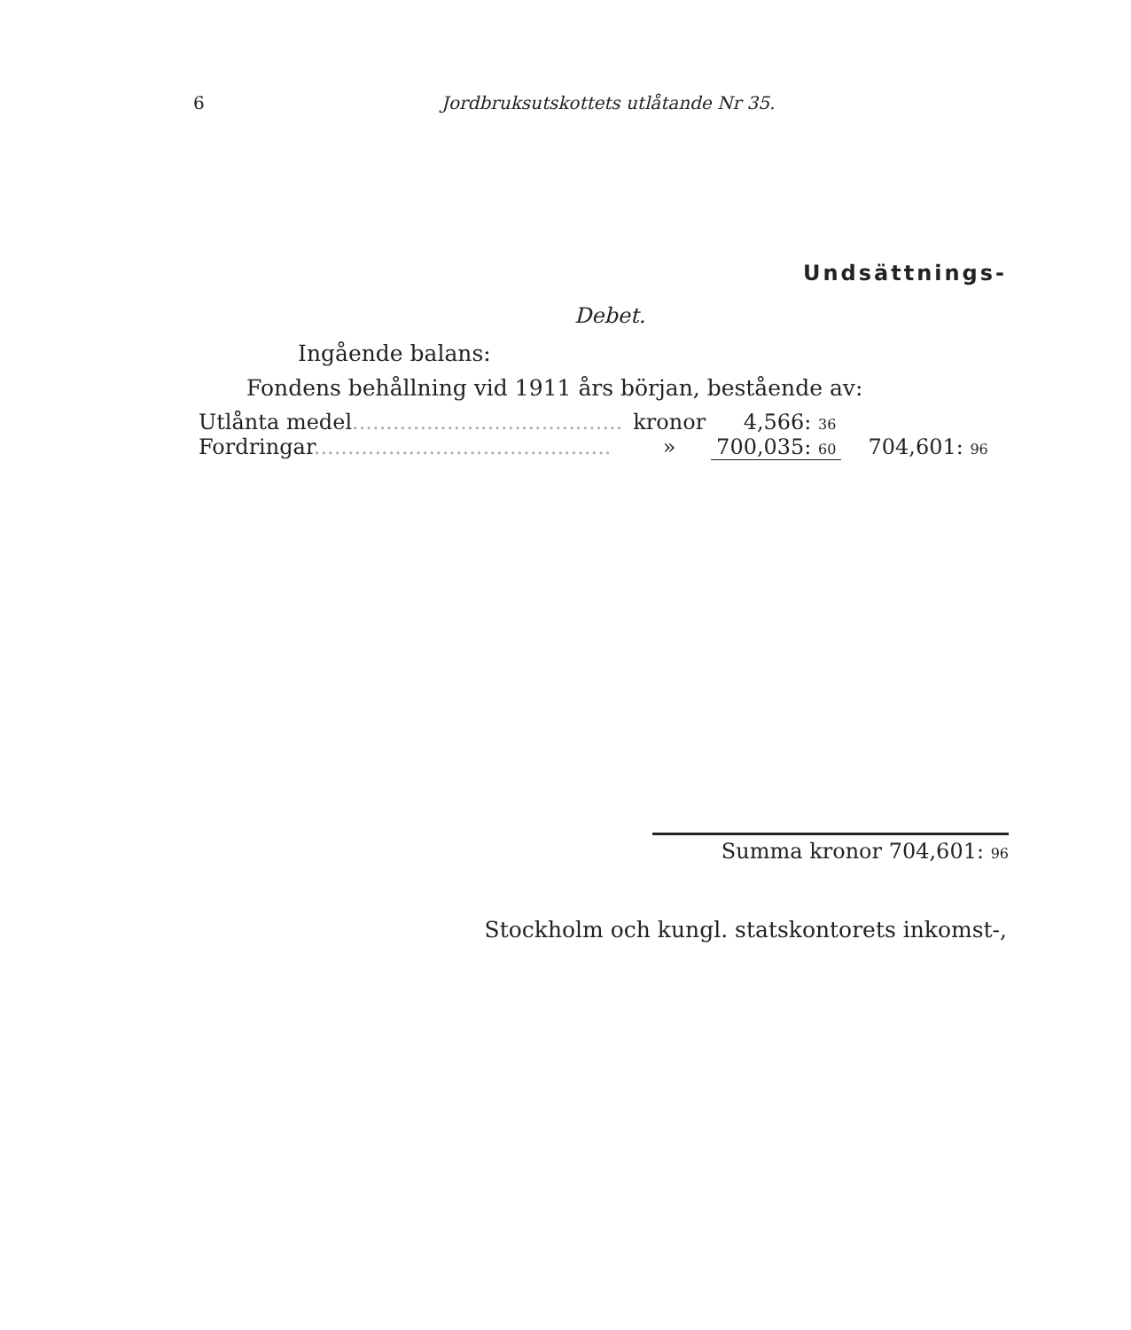6 Jordbruksutskottets utlåtande Nr 35.
Undsättnings-
Debet.
Ingående balans:
Fondens behållning vid 1911 års början, bestående av:
| Utlånta medel ........................................ | kronor | 4,566: 36 | |
| Fordringar ............................................ | » | 700,035: 60 | 704,601: 96 |
Summa kronor 704,601: 96
Stockholm och kungl. statskontorets inkomst-,